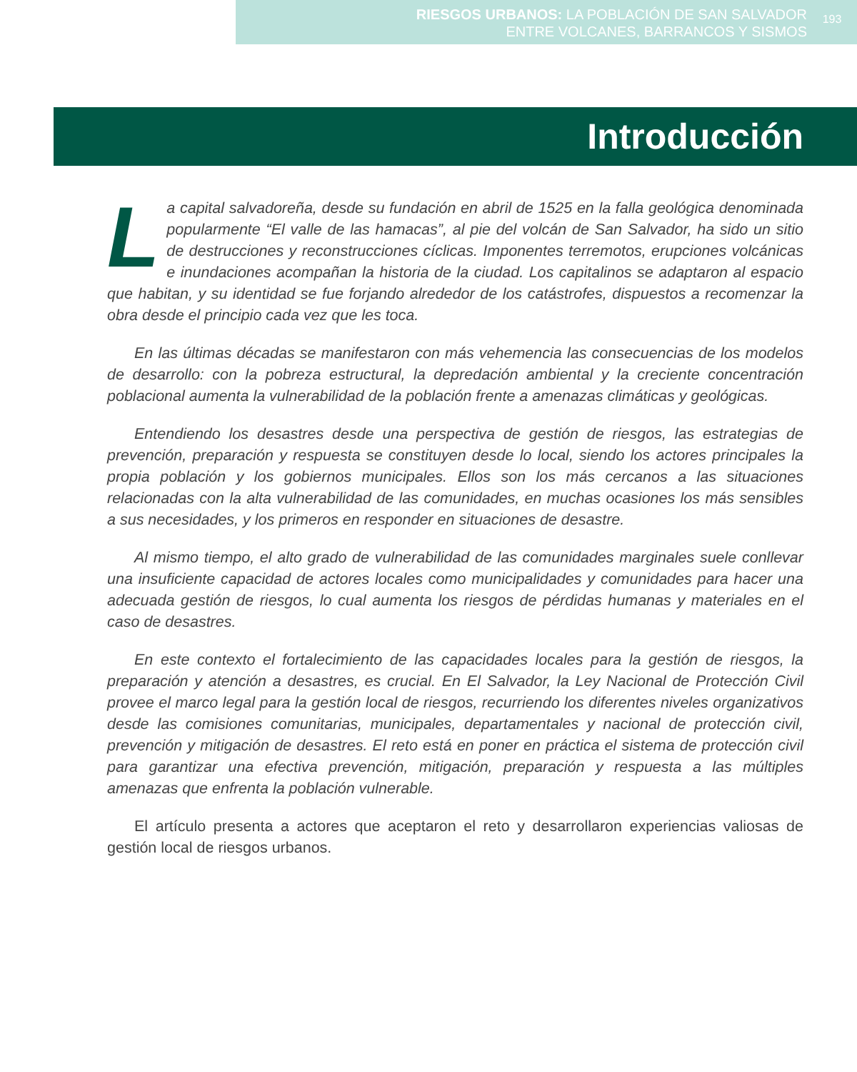RIESGOS URBANOS: LA POBLACIÓN DE SAN SALVADOR
ENTRE VOLCANES, BARRANCOS Y SISMOS
193
Introducción
La capital salvadoreña, desde su fundación en abril de 1525 en la falla geológica denominada popularmente “El valle de las hamacas”, al pie del volcán de San Salvador, ha sido un sitio de destrucciones y reconstrucciones cíclicas. Imponentes terremotos, erupciones volcánicas e inundaciones acompañan la historia de la ciudad. Los capitalinos se adaptaron al espacio que habitan, y su identidad se fue forjando alrededor de los catástrofes, dispuestos a recomenzar la obra desde el principio cada vez que les toca.
En las últimas décadas se manifestaron con más vehemencia las consecuencias de los modelos de desarrollo: con la pobreza estructural, la depredación ambiental y la creciente concentración poblacional aumenta la vulnerabilidad de la población frente a amenazas climáticas y geológicas.
Entendiendo los desastres desde una perspectiva de gestión de riesgos, las estrategias de prevención, preparación y respuesta se constituyen desde lo local, siendo los actores principales la propia población y los gobiernos municipales. Ellos son los más cercanos a las situaciones relacionadas con la alta vulnerabilidad de las comunidades, en muchas ocasiones los más sensibles a sus necesidades, y los primeros en responder en situaciones de desastre.
Al mismo tiempo, el alto grado de vulnerabilidad de las comunidades marginales suele conllevar una insuficiente capacidad de actores locales como municipalidades y comunidades para hacer una adecuada gestión de riesgos, lo cual aumenta los riesgos de pérdidas humanas y materiales en el caso de desastres.
En este contexto el fortalecimiento de las capacidades locales para la gestión de riesgos, la preparación y atención a desastres, es crucial. En El Salvador, la Ley Nacional de Protección Civil provee el marco legal para la gestión local de riesgos, recurriendo los diferentes niveles organizativos desde las comisiones comunitarias, municipales, departamentales y nacional de protección civil, prevención y mitigación de desastres. El reto está en poner en práctica el sistema de protección civil para garantizar una efectiva prevención, mitigación, preparación y respuesta a las múltiples amenazas que enfrenta la población vulnerable.
El artículo presenta a actores que aceptaron el reto y desarrollaron experiencias valiosas de gestión local de riesgos urbanos.